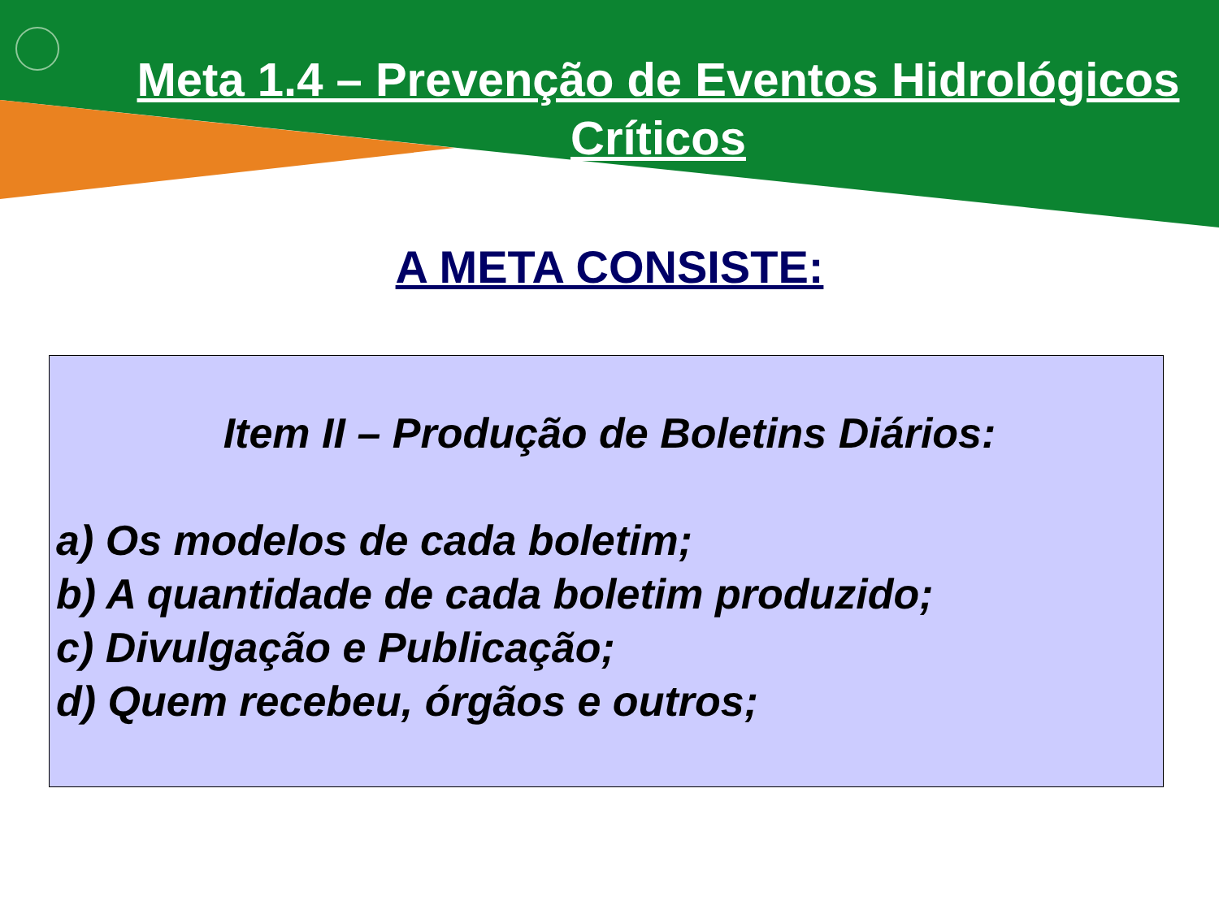Meta 1.4 – Prevenção de Eventos Hidrológicos Críticos
A META CONSISTE:
Item II – Produção de Boletins Diários:
a) Os modelos de cada boletim;
b) A quantidade de cada boletim produzido;
c) Divulgação e Publicação;
d) Quem recebeu, órgãos e outros;